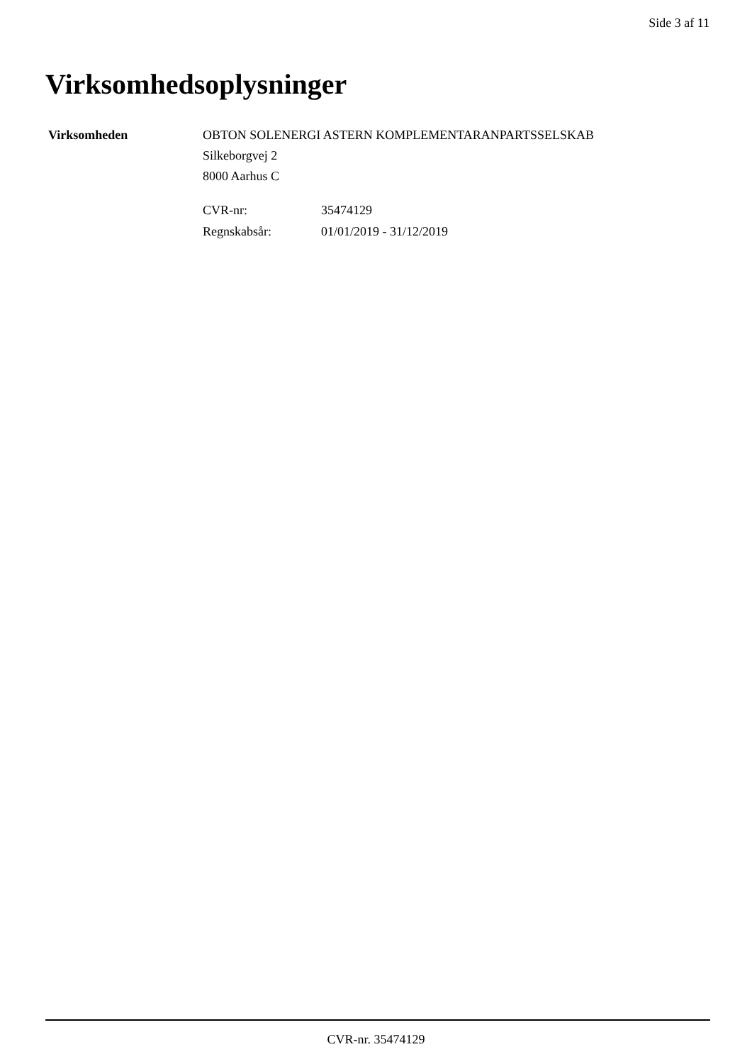Side 3 af 11
Virksomhedsoplysninger
Virksomheden OBTON SOLENERGI ASTERN KOMPLEMENTARANPARTSSELSKAB
Silkeborgvej 2
8000 Aarhus C
| CVR-nr: | 35474129 |
| Regnskabsår: | 01/01/2019 - 31/12/2019 |
CVR-nr. 35474129